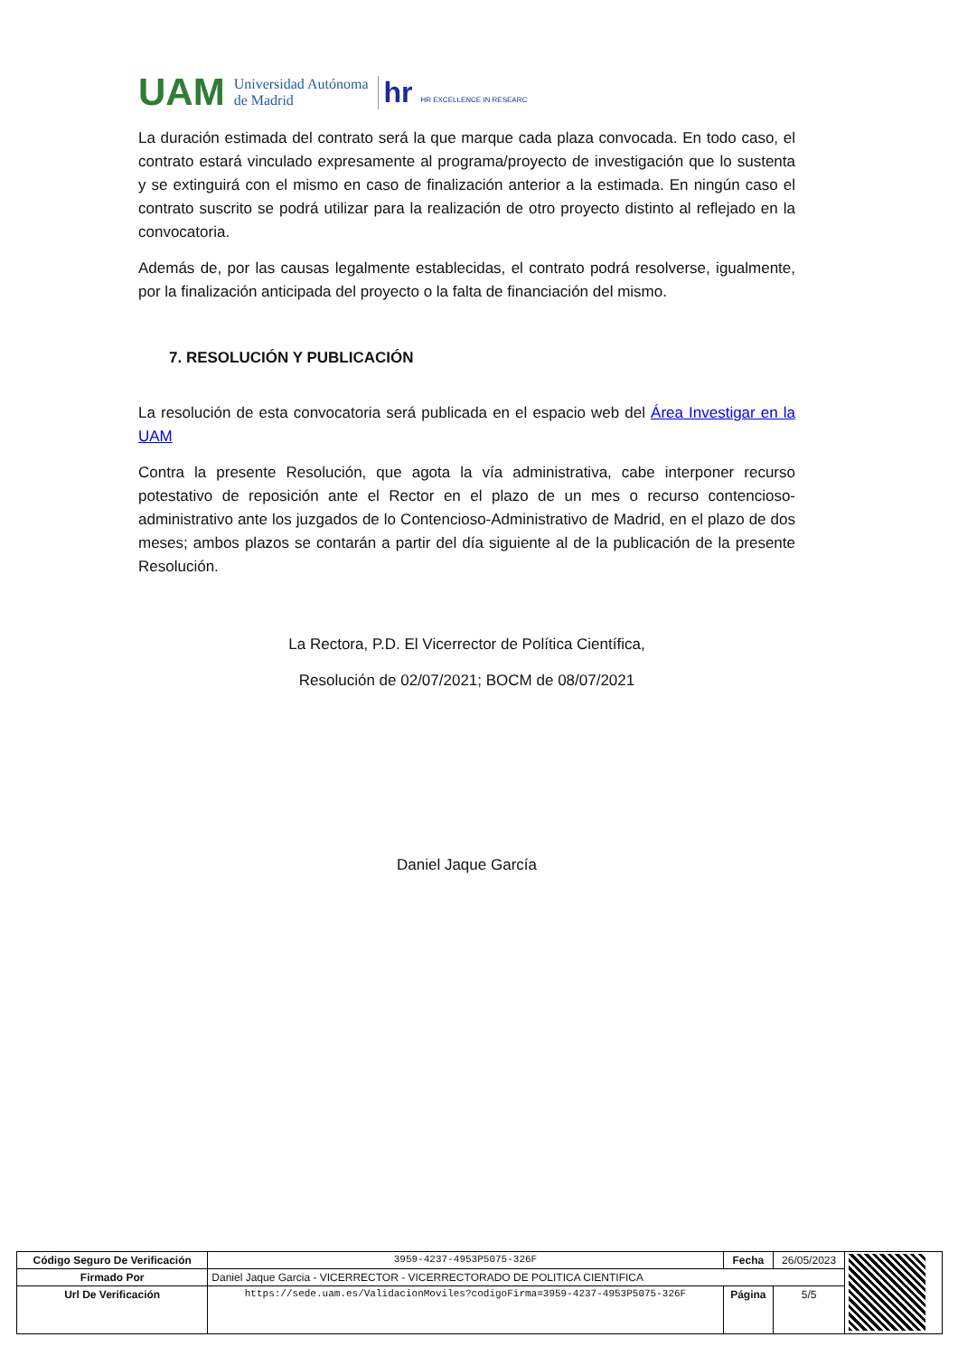UAM Universidad Autónoma
de Madrid hr HR EXCELLENCE IN RESEARC
La duración estimada del contrato será la que marque cada plaza convocada. En todo caso, el contrato estará vinculado expresamente al programa/proyecto de investigación que lo sustenta y se extinguirá con el mismo en caso de finalización anterior a la estimada. En ningún caso el contrato suscrito se podrá utilizar para la realización de otro proyecto distinto al reflejado en la convocatoria.
Además de, por las causas legalmente establecidas, el contrato podrá resolverse, igualmente, por la finalización anticipada del proyecto o la falta de financiación del mismo.
7. RESOLUCIÓN Y PUBLICACIÓN
La resolución de esta convocatoria será publicada en el espacio web del Área Investigar en la UAM
Contra la presente Resolución, que agota la vía administrativa, cabe interponer recurso potestativo de reposición ante el Rector en el plazo de un mes o recurso contencioso-administrativo ante los juzgados de lo Contencioso-Administrativo de Madrid, en el plazo de dos meses; ambos plazos se contarán a partir del día siguiente al de la publicación de la presente Resolución.
La Rectora, P.D. El Vicerrector de Política Científica,
Resolución de 02/07/2021; BOCM de 08/07/2021
Daniel Jaque García
| Código Seguro De Verificación | 3959-4237-4953P5075-326F | Fecha | 26/05/2023 | |
| Firmado Por | Daniel Jaque Garcia - VICERRECTOR - VICERRECTORADO DE POLITICA CIENTIFICA | | | |
| Url De Verificación | https://sede.uam.es/ValidacionMoviles?codigoFirma=3959-4237-4953P5075-326F | Página | 5/5 | |